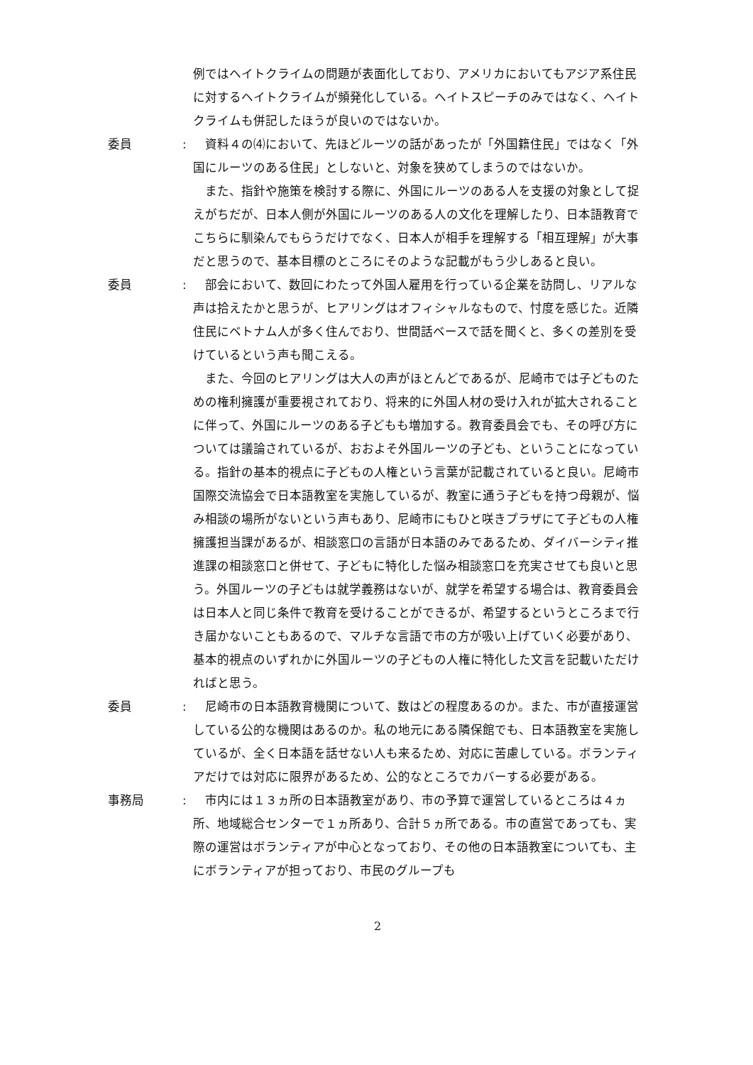例ではヘイトクライムの問題が表面化しており、アメリカにおいてもアジア系住民に対するヘイトクライムが頻発化している。ヘイトスピーチのみではなく、ヘイトクライムも併記したほうが良いのではないか。
委員 : 資料４の⑷において、先ほどルーツの話があったが「外国籍住民」ではなく「外国にルーツのある住民」としないと、対象を狭めてしまうのではないか。
また、指針や施策を検討する際に、外国にルーツのある人を支援の対象として捉えがちだが、日本人側が外国にルーツのある人の文化を理解したり、日本語教育でこちらに馴染んでもらうだけでなく、日本人が相手を理解する「相互理解」が大事だと思うので、基本目標のところにそのような記載がもう少しあると良い。
委員 : 部会において、数回にわたって外国人雇用を行っている企業を訪問し、リアルな声は拾えたかと思うが、ヒアリングはオフィシャルなもので、忖度を感じた。近隣住民にベトナム人が多く住んでおり、世間話ベースで話を聞くと、多くの差別を受けているという声も聞こえる。
また、今回のヒアリングは大人の声がほとんどであるが、尼崎市では子どものための権利擁護が重要視されており、将来的に外国人材の受け入れが拡大されることに伴って、外国にルーツのある子どもも増加する。教育委員会でも、その呼び方については議論されているが、おおよそ外国ルーツの子ども、ということになっている。指針の基本的視点に子どもの人権という言葉が記載されていると良い。尼崎市国際交流協会で日本語教室を実施しているが、教室に通う子どもを持つ母親が、悩み相談の場所がないという声もあり、尼崎市にもひと咲きプラザにて子どもの人権擁護担当課があるが、相談窓口の言語が日本語のみであるため、ダイバーシティ推進課の相談窓口と併せて、子どもに特化した悩み相談窓口を充実させても良いと思う。外国ルーツの子どもは就学義務はないが、就学を希望する場合は、教育委員会は日本人と同じ条件で教育を受けることができるが、希望するというところまで行き届かないこともあるので、マルチな言語で市の方が吸い上げていく必要があり、基本的視点のいずれかに外国ルーツの子どもの人権に特化した文言を記載いただければと思う。
委員 : 尼崎市の日本語教育機関について、数はどの程度あるのか。また、市が直接運営している公的な機関はあるのか。私の地元にある隣保館でも、日本語教室を実施しているが、全く日本語を話せない人も来るため、対応に苦慮している。ボランティアだけでは対応に限界があるため、公的なところでカバーする必要がある。
事務局 : 市内には１３ヵ所の日本語教室があり、市の予算で運営しているところは４ヵ所、地域総合センターで１ヵ所あり、合計５ヵ所である。市の直営であっても、実際の運営はボランティアが中心となっており、その他の日本語教室についても、主にボランティアが担っており、市民のグループも
2